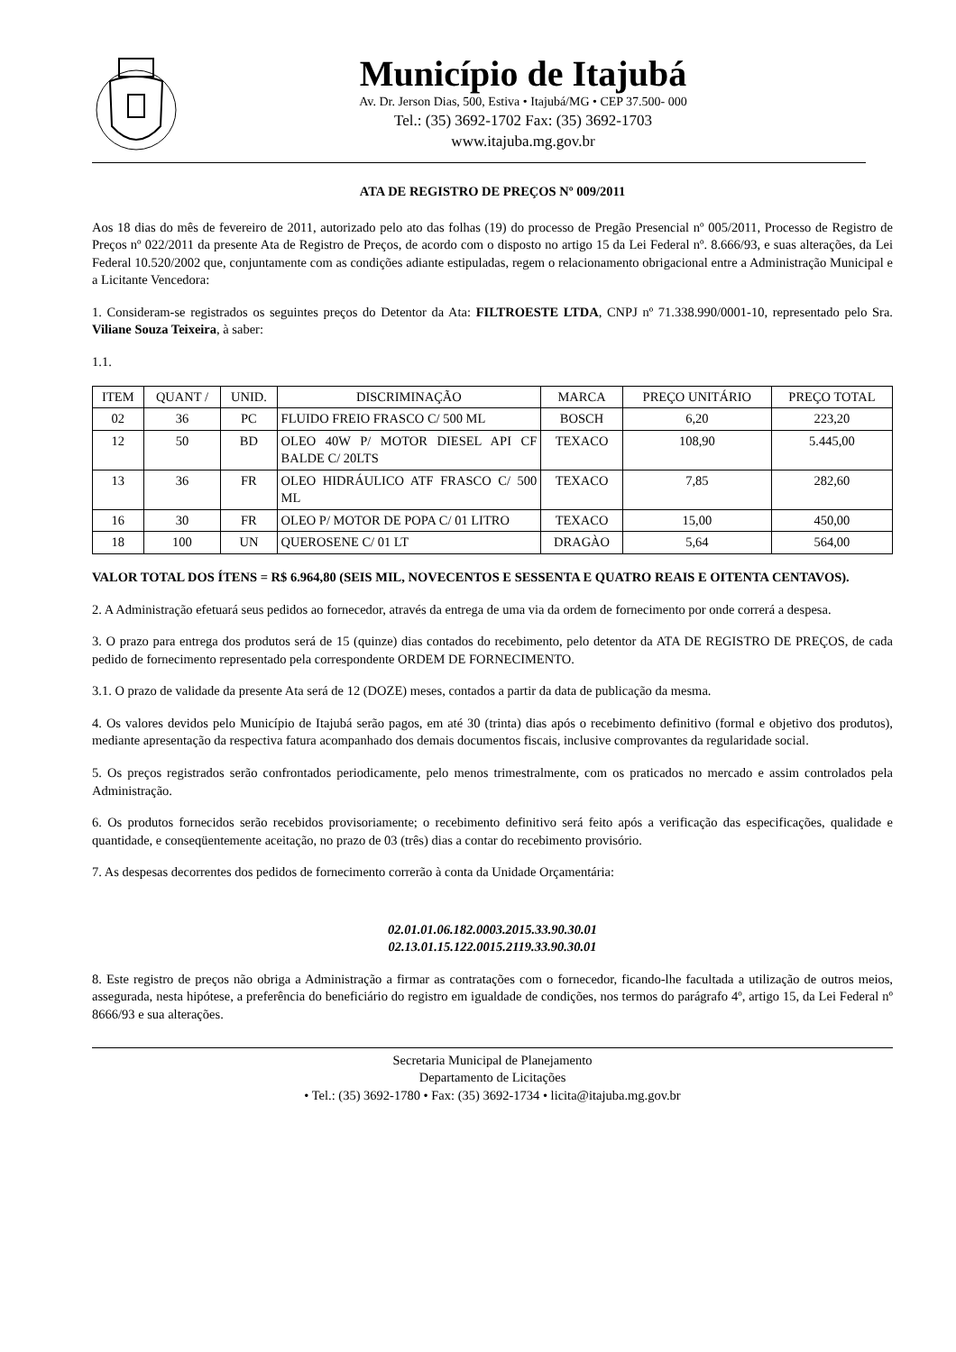Município de Itajubá
Av. Dr. Jerson Dias, 500, Estiva • Itajubá/MG • CEP 37.500- 000
Tel.: (35) 3692-1702 Fax: (35) 3692-1703
www.itajuba.mg.gov.br
ATA DE REGISTRO DE PREÇOS Nº 009/2011
Aos 18 dias do mês de fevereiro de 2011, autorizado pelo ato das folhas (19) do processo de Pregão Presencial nº 005/2011, Processo de Registro de Preços nº 022/2011 da presente Ata de Registro de Preços, de acordo com o disposto no artigo 15 da Lei Federal nº. 8.666/93, e suas alterações, da Lei Federal 10.520/2002 que, conjuntamente com as condições adiante estipuladas, regem o relacionamento obrigacional entre a Administração Municipal e a Licitante Vencedora:
1. Consideram-se registrados os seguintes preços do Detentor da Ata: FILTROESTE LTDA, CNPJ nº 71.338.990/0001-10, representado pelo Sra. Viliane Souza Teixeira, à saber:
1.1.
| ITEM | QUANT / | UNID. | DISCRIMINAÇÃO | MARCA | PREÇO UNITÁRIO | PREÇO TOTAL |
| --- | --- | --- | --- | --- | --- | --- |
| 02 | 36 | PC | FLUIDO FREIO FRASCO C/ 500 ML | BOSCH | 6,20 | 223,20 |
| 12 | 50 | BD | OLEO 40W P/ MOTOR DIESEL API CF BALDE C/ 20LTS | TEXACO | 108,90 | 5.445,00 |
| 13 | 36 | FR | OLEO HIDRÁULICO ATF FRASCO C/ 500 ML | TEXACO | 7,85 | 282,60 |
| 16 | 30 | FR | OLEO P/ MOTOR DE POPA C/ 01 LITRO | TEXACO | 15,00 | 450,00 |
| 18 | 100 | UN | QUEROSENE C/ 01 LT | DRAGÀO | 5,64 | 564,00 |
VALOR TOTAL DOS ÍTENS = R$ 6.964,80 (SEIS MIL, NOVECENTOS E SESSENTA E QUATRO REAIS E OITENTA CENTAVOS).
2. A Administração efetuará seus pedidos ao fornecedor, através da entrega de uma via da ordem de fornecimento por onde correrá a despesa.
3. O prazo para entrega dos produtos será de 15 (quinze) dias contados do recebimento, pelo detentor da ATA DE REGISTRO DE PREÇOS, de cada pedido de fornecimento representado pela correspondente ORDEM DE FORNECIMENTO.
3.1. O prazo de validade da presente Ata será de 12 (DOZE) meses, contados a partir da data de publicação da mesma.
4. Os valores devidos pelo Município de Itajubá serão pagos, em até 30 (trinta) dias após o recebimento definitivo (formal e objetivo dos produtos), mediante apresentação da respectiva fatura acompanhado dos demais documentos fiscais, inclusive comprovantes da regularidade social.
5. Os preços registrados serão confrontados periodicamente, pelo menos trimestralmente, com os praticados no mercado e assim controlados pela Administração.
6. Os produtos fornecidos serão recebidos provisoriamente; o recebimento definitivo será feito após a verificação das especificações, qualidade e quantidade, e conseqüentemente aceitação, no prazo de 03 (três) dias a contar do recebimento provisório.
7. As despesas decorrentes dos pedidos de fornecimento correrão à conta da Unidade Orçamentária:
02.01.01.06.182.0003.2015.33.90.30.01
02.13.01.15.122.0015.2119.33.90.30.01
8. Este registro de preços não obriga a Administração a firmar as contratações com o fornecedor, ficando-lhe facultada a utilização de outros meios, assegurada, nesta hipótese, a preferência do beneficiário do registro em igualdade de condições, nos termos do parágrafo 4º, artigo 15, da Lei Federal nº 8666/93 e sua alterações.
Secretaria Municipal de Planejamento
Departamento de Licitações
• Tel.: (35) 3692-1780 • Fax: (35) 3692-1734 • licita@itajuba.mg.gov.br